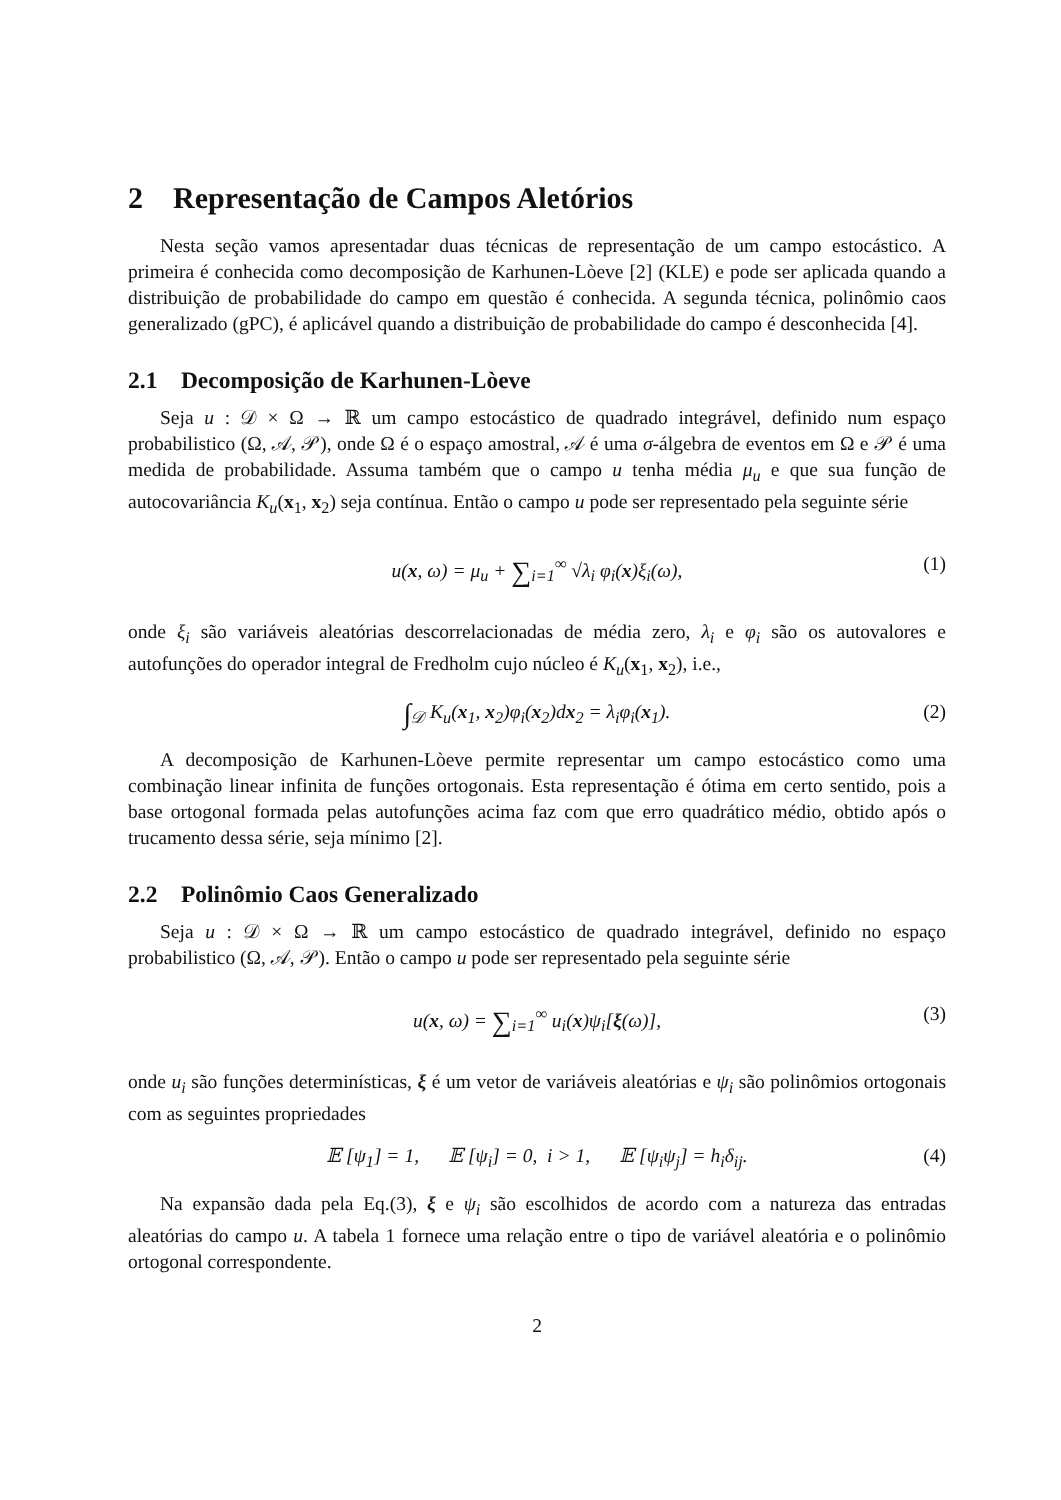2 Representação de Campos Aletórios
Nesta seção vamos apresentadar duas técnicas de representação de um campo estocástico. A primeira é conhecida como decomposição de Karhunen-Lòeve [2] (KLE) e pode ser aplicada quando a distribuição de probabilidade do campo em questão é conhecida. A segunda técnica, polinômio caos generalizado (gPC), é aplicável quando a distribuição de probabilidade do campo é desconhecida [4].
2.1 Decomposição de Karhunen-Lòeve
Seja u : 𝒟 × Ω → ℝ um campo estocástico de quadrado integrável, definido num espaço probabilistico (Ω, 𝒜, 𝒫), onde Ω é o espaço amostral, 𝒜 é uma σ-álgebra de eventos em Ω e 𝒫 é uma medida de probabilidade. Assuma também que o campo u tenha média μ<sub>u</sub> e que sua função de autocovariância K<sub>u</sub>(x<sub>1</sub>, x<sub>2</sub>) seja contínua. Então o campo u pode ser representado pela seguinte série
u(x, ω) = μ<sub>u</sub> + ∑<sub>i=1</sub><sup>∞</sup> √λ<sub>i</sub> φ<sub>i</sub>(x)ξ<sub>i</sub>(ω), (1)
onde ξ<sub>i</sub> são variáveis aleatórias descorrelacionadas de média zero, λ<sub>i</sub> e φ<sub>i</sub> são os autovalores e autofunções do operador integral de Fredholm cujo núcleo é K<sub>u</sub>(x<sub>1</sub>, x<sub>2</sub>), i.e.,
∫<sub>𝒟</sub> K<sub>u</sub>(x<sub>1</sub>, x<sub>2</sub>)φ<sub>i</sub>(x<sub>2</sub>)dx<sub>2</sub> = λ<sub>i</sub>φ<sub>i</sub>(x<sub>1</sub>). (2)
A decomposição de Karhunen-Lòeve permite representar um campo estocástico como uma combinação linear infinita de funções ortogonais. Esta representação é ótima em certo sentido, pois a base ortogonal formada pelas autofunções acima faz com que erro quadrático médio, obtido após o trucamento dessa série, seja mínimo [2].
2.2 Polinômio Caos Generalizado
Seja u : 𝒟 × Ω → ℝ um campo estocástico de quadrado integrável, definido no espaço probabilistico (Ω, 𝒜, 𝒫). Então o campo u pode ser representado pela seguinte série
u(x, ω) = ∑<sub>i=1</sub><sup>∞</sup> u<sub>i</sub>(x)ψ<sub>i</sub>[ξ(ω)], (3)
onde u<sub>i</sub> são funções determinísticas, ξ é um vetor de variáveis aleatórias e ψ<sub>i</sub> são polinômios ortogonais com as seguintes propriedades
𝔼 [ψ<sub>1</sub>] = 1, 𝔼 [ψ<sub>i</sub>] = 0, i > 1, 𝔼 [ψ<sub>i</sub>ψ<sub>j</sub>] = h<sub>i</sub>δ<sub>ij</sub>. (4)
Na expansão dada pela Eq.(3), ξ e ψ<sub>i</sub> são escolhidos de acordo com a natureza das entradas aleatórias do campo u. A tabela 1 fornece uma relação entre o tipo de variável aleatória e o polinômio ortogonal correspondente.
2